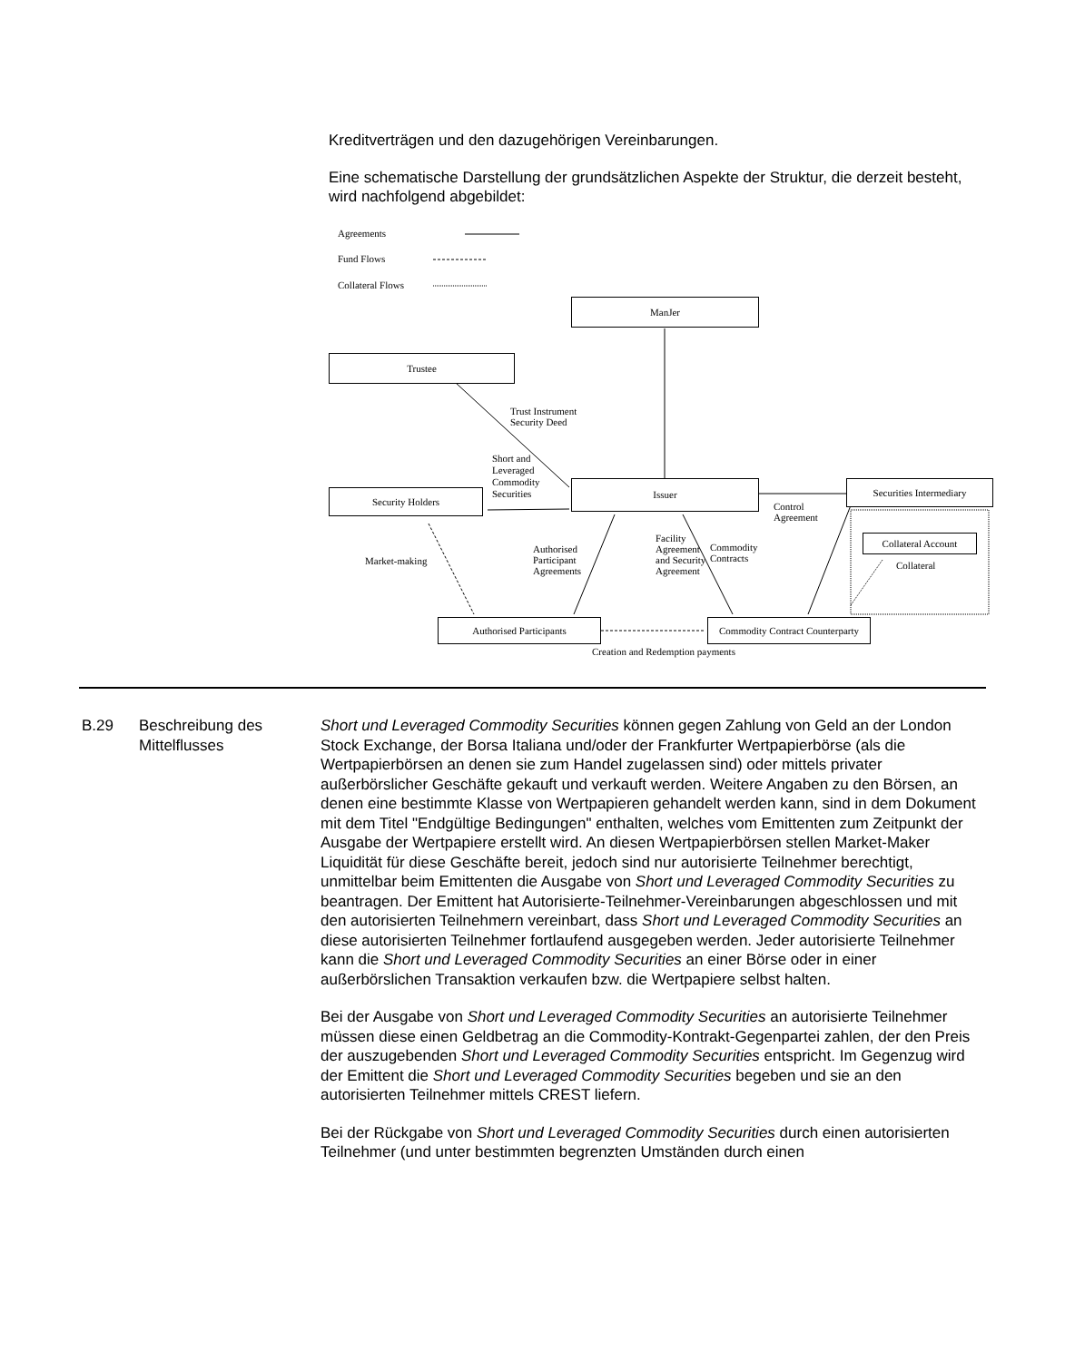Kreditverträgen und den dazugehörigen Vereinbarungen.
Eine schematische Darstellung der grundsätzlichen Aspekte der Struktur, die derzeit besteht, wird nachfolgend abgebildet:
Agreements
Fund Flows
Collateral Flows
ManJer
Trustee
Trust Instrument
Security Deed
Short and
Leveraged
Commodity
Securities
Issuer
Security Holders
Securities Intermediary
Control
Agreement
Collateral Account
Collateral
Market-making
Authorised
Participant
Agreements
Facility
Agreement
and Security
Agreement
Commodity
Contracts
Authorised Participants
Commodity Contract Counterparty
Creation and Redemption payments
B.29 Beschreibung des Mittelflusses
Short und Leveraged Commodity Securities können gegen Zahlung von Geld an der London Stock Exchange, der Borsa Italiana und/oder der Frankfurter Wertpapierbörse (als die Wertpapierbörsen an denen sie zum Handel zugelassen sind) oder mittels privater außerbörslicher Geschäfte gekauft und verkauft werden. Weitere Angaben zu den Börsen, an denen eine bestimmte Klasse von Wertpapieren gehandelt werden kann, sind in dem Dokument mit dem Titel "Endgültige Bedingungen" enthalten, welches vom Emittenten zum Zeitpunkt der Ausgabe der Wertpapiere erstellt wird. An diesen Wertpapierbörsen stellen Market-Maker Liquidität für diese Geschäfte bereit, jedoch sind nur autorisierte Teilnehmer berechtigt, unmittelbar beim Emittenten die Ausgabe von Short und Leveraged Commodity Securities zu beantragen. Der Emittent hat Autorisierte-Teilnehmer-Vereinbarungen abgeschlossen und mit den autorisierten Teilnehmern vereinbart, dass Short und Leveraged Commodity Securities an diese autorisierten Teilnehmer fortlaufend ausgegeben werden. Jeder autorisierte Teilnehmer kann die Short und Leveraged Commodity Securities an einer Börse oder in einer außerbörslichen Transaktion verkaufen bzw. die Wertpapiere selbst halten.
Bei der Ausgabe von Short und Leveraged Commodity Securities an autorisierte Teilnehmer müssen diese einen Geldbetrag an die Commodity-Kontrakt-Gegenpartei zahlen, der den Preis der auszugebenden Short und Leveraged Commodity Securities entspricht. Im Gegenzug wird der Emittent die Short und Leveraged Commodity Securities begeben und sie an den autorisierten Teilnehmer mittels CREST liefern.
Bei der Rückgabe von Short und Leveraged Commodity Securities durch einen autorisierten Teilnehmer (und unter bestimmten begrenzten Umständen durch einen